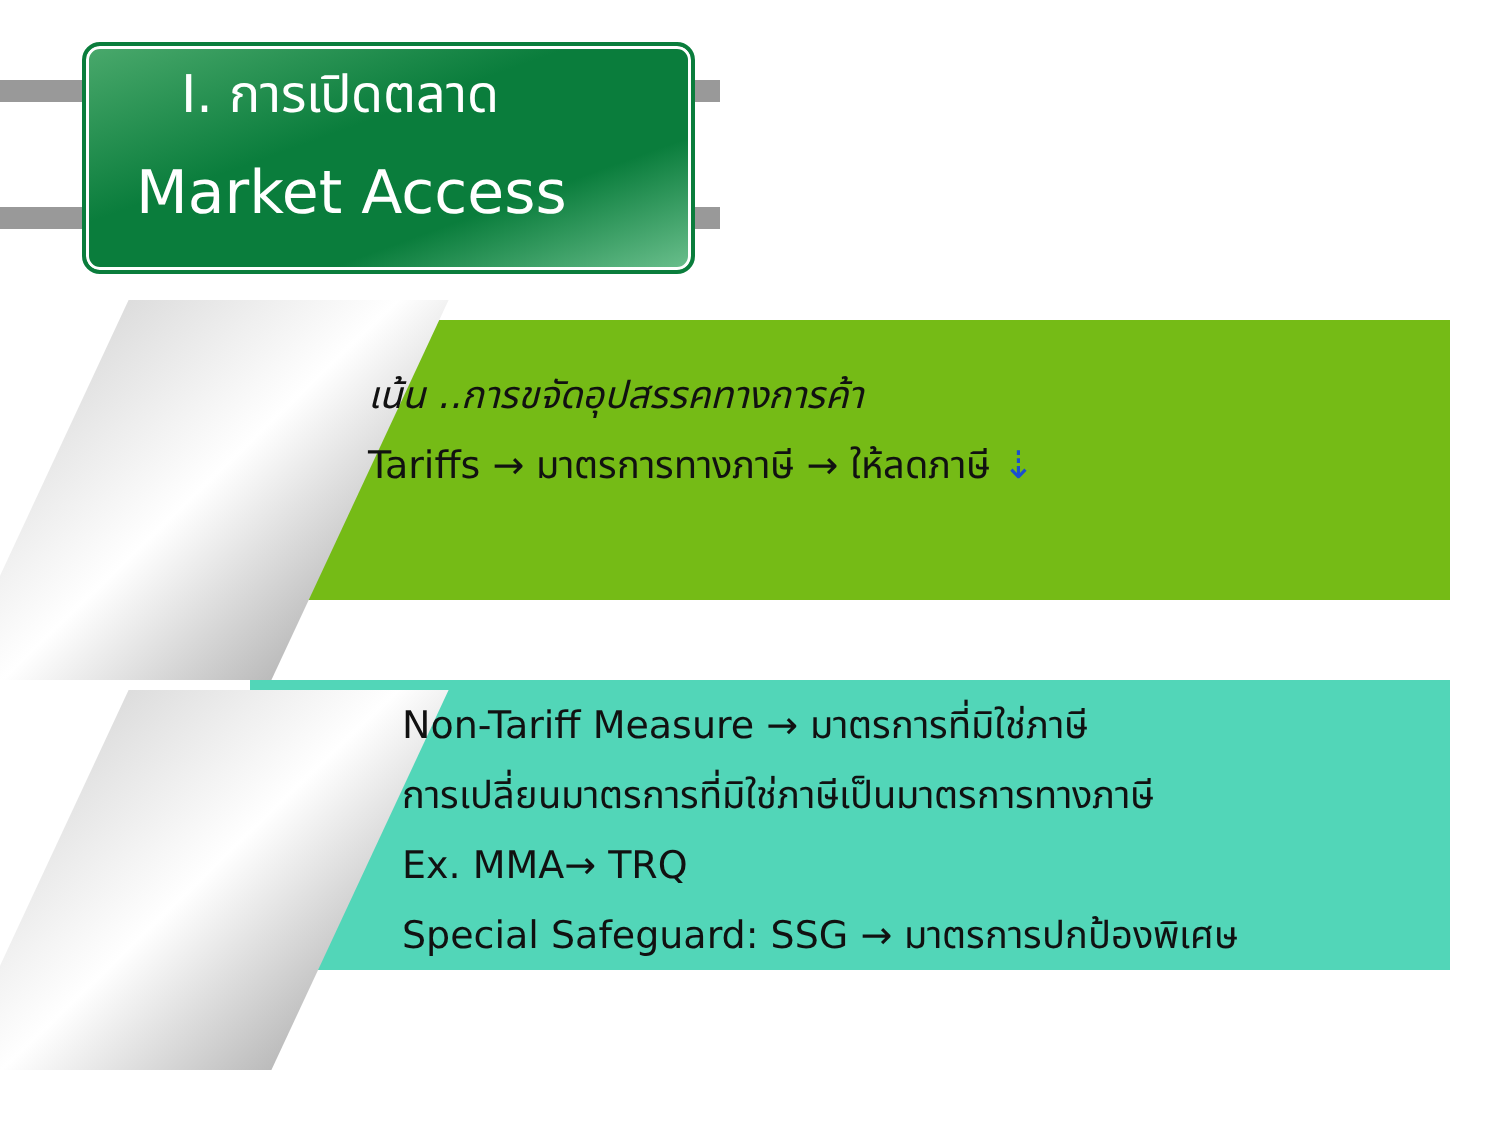I. การเปิดตลาด
Market Access
เน้น ..การขจัดอุปสรรคทางการค้า
Tariffs → มาตรการทางภาษี → ให้ลดภาษี ⇣
Non-Tariff Measure → มาตรการที่มิใช่ภาษี
การเปลี่ยนมาตรการที่มิใช่ภาษีเป็นมาตรการทางภาษี
Ex. MMA→ TRQ
Special Safeguard: SSG → มาตรการปกป้องพิเศษ